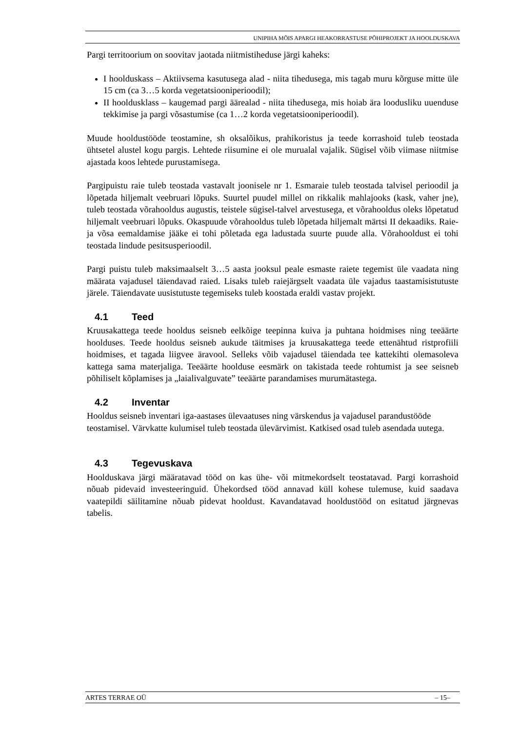UNIPIHA MÕIS APARGI HEAKORRASTUSE PÕHIPROJEKT JA HOOLDUSKAVA
Pargi territoorium on soovitav jaotada niitmistiheduse järgi kaheks:
I hoolduskass – Aktiivsema kasutusega alad - niita tihedusega, mis tagab muru kõrguse mitte üle 15 cm (ca 3…5 korda vegetatsiooniperioodil);
II hooldusklass – kaugemad pargi äärealad - niita tihedusega, mis hoiab ära loodusliku uuenduse tekkimise ja pargi võsastumise (ca 1…2 korda vegetatsiooniperioodil).
Muude hooldustööde teostamine, sh oksalõikus, prahikoristus ja teede korrashoid tuleb teostada ühtsetel alustel kogu pargis. Lehtede riisumine ei ole murualal vajalik. Sügisel võib viimase niitmise ajastada koos lehtede purustamisega.
Pargipuistu raie tuleb teostada vastavalt joonisele nr 1. Esmaraie tuleb teostada talvisel perioodil ja lõpetada hiljemalt veebruari lõpuks. Suurtel puudel millel on rikkalik mahlajooks (kask, vaher jne), tuleb teostada võrahooldus augustis, teistele sügisel-talvel arvestusega, et võrahooldus oleks lõpetatud hiljemalt veebruari lõpuks. Okaspuude võrahooldus tuleb lõpetada hiljemalt märtsi II dekaadiks. Raie- ja võsa eemaldamise jääke ei tohi põletada ega ladustada suurte puude alla. Võrahooldust ei tohi teostada lindude pesitsusperioodil.
Pargi puistu tuleb maksimaalselt 3…5 aasta jooksul peale esmaste raiete tegemist üle vaadata ning määrata vajadusel täiendavad raied. Lisaks tuleb raiejärgselt vaadata üle vajadus taastamisistutuste järele. Täiendavate uusistutuste tegemiseks tuleb koostada eraldi vastav projekt.
4.1 Teed
Kruusakattega teede hooldus seisneb eelkõige teepinna kuiva ja puhtana hoidmises ning teeäärte hoolduses. Teede hooldus seisneb aukude täitmises ja kruusakattega teede ettenähtud ristprofiili hoidmises, et tagada liigvee äravool. Selleks võib vajadusel täiendada tee kattekihti olemasoleva kattega sama materjaliga. Teeäärte hoolduse eesmärk on takistada teede rohtumist ja see seisneb põhiliselt kõplamises ja „laialivalguvate” teeäärte parandamises murumätastega.
4.2 Inventar
Hooldus seisneb inventari iga-aastases ülevaatuses ning värskendus ja vajadusel parandustööde teostamisel. Värvkatte kulumisel tuleb teostada ülevärvimist. Katkised osad tuleb asendada uutega.
4.3 Tegevuskava
Hoolduskava järgi määratavad tööd on kas ühe- või mitmekordselt teostatavad. Pargi korrashoid nõuab pidevaid investeeringuid. Ühekordsed tööd annavad küll kohese tulemuse, kuid saadava vaatepildi säilitamine nõuab pidevat hooldust. Kavandatavad hooldustööd on esitatud järgnevas tabelis.
ARTES TERRAE OÜ – 15–